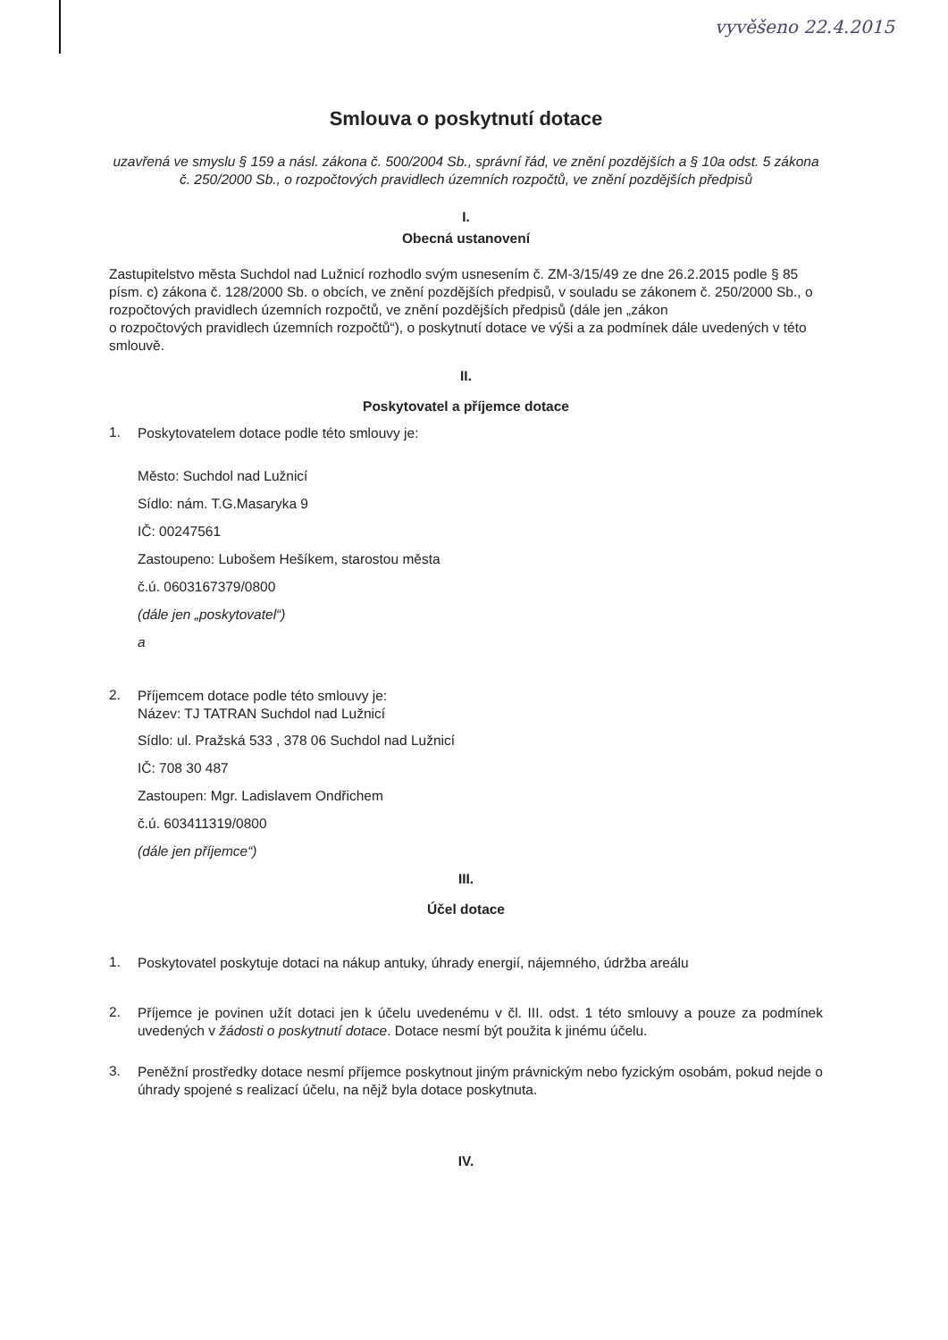vyvěšeno 22.4.2015
Smlouva o poskytnutí dotace
uzavřená ve smyslu § 159 a násl. zákona č. 500/2004 Sb., správní řád, ve znění pozdějších a § 10a odst. 5 zákona č. 250/2000 Sb., o rozpočtových pravidlech územních rozpočtů, ve znění pozdějších předpisů
I.
Obecná ustanovení
Zastupitelstvo města Suchdol nad Lužnicí rozhodlo svým usnesením č. ZM-3/15/49 ze dne 26.2.2015 podle § 85 písm. c) zákona č. 128/2000 Sb. o obcích, ve znění pozdějších předpisů, v souladu se zákonem č. 250/2000 Sb., o rozpočtových pravidlech územních rozpočtů, ve znění pozdějších předpisů (dále jen „zákon
o rozpočtových pravidlech územních rozpočtů“), o poskytnutí dotace ve výši a za podmínek dále uvedených v této smlouvě.
II.
Poskytovatel a příjemce dotace
1. Poskytovatelem dotace podle této smlouvy je:
Město: Suchdol nad Lužnicí
Sídlo: nám. T.G.Masaryka 9
IČ: 00247561
Zastoupeno: Lubošem Hešíkem, starostou města
č.ú. 0603167379/0800
(dále jen „poskytovatel“)
a
2. Příjemcem dotace podle této smlouvy je:
Název: TJ TATRAN Suchdol nad Lužnicí
Sídlo: ul. Pražská 533 , 378 06 Suchdol nad Lužnicí
IČ: 708 30 487
Zastoupen: Mgr. Ladislavem Ondřichem
č.ú. 603411319/0800
(dále jen příjemce“)
III.
Účel dotace
1. Poskytovatel poskytuje dotaci na nákup antuky, úhrady energií, nájemného, údržba areálu
2. Příjemce je povinen užít dotaci jen k účelu uvedenému v čl. III. odst. 1 této smlouvy a pouze za podmínek uvedených v žádosti o poskytnutí dotace. Dotace nesmí být použita k jinému účelu.
3. Peněžní prostředky dotace nesmí příjemce poskytnout jiným právnickým nebo fyzickým osobám, pokud nejde o úhrady spojené s realizací účelu, na nějž byla dotace poskytnuta.
IV.